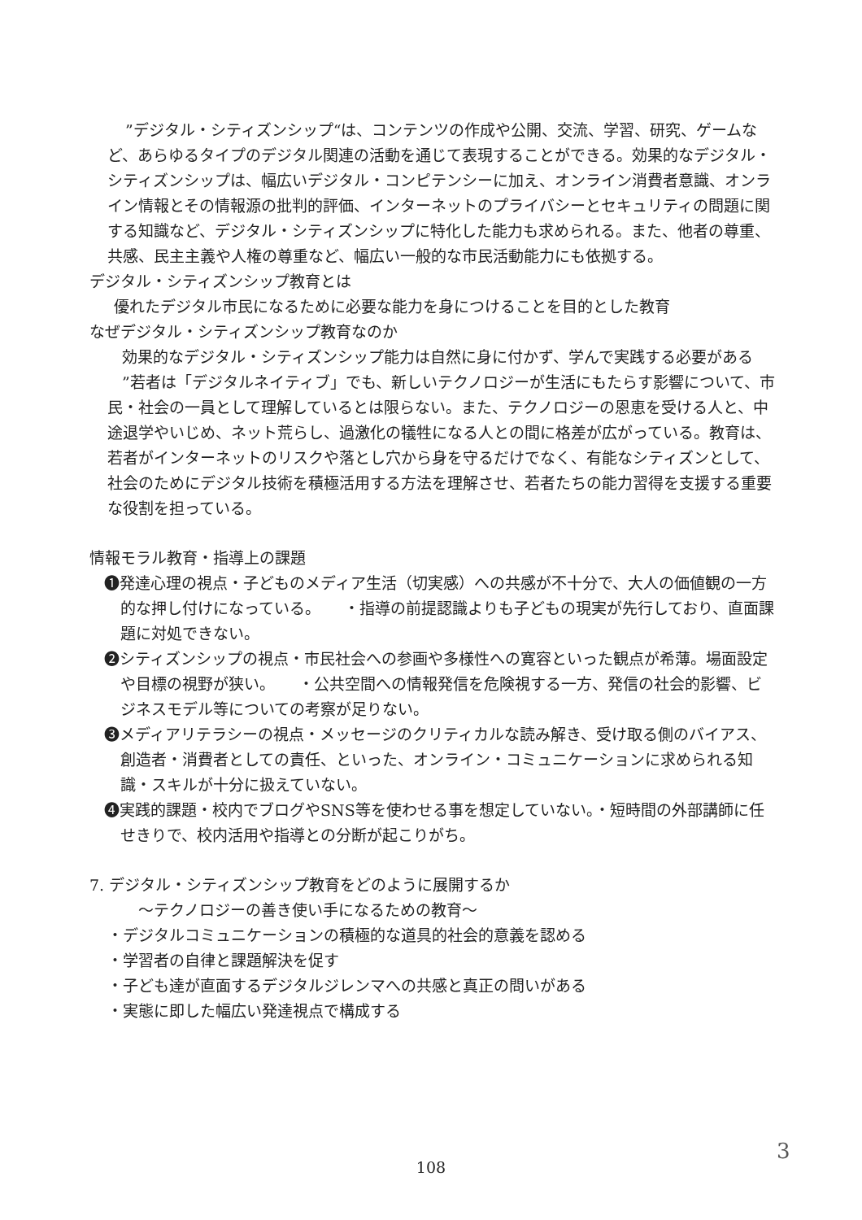”デジタル・シティズンシップ“は、コンテンツの作成や公開、交流、学習、研究、ゲームなど、あらゆるタイプのデジタル関連の活動を通じて表現することができる。効果的なデジタル・シティズンシップは、幅広いデジタル・コンピテンシーに加え、オンライン消費者意識、オンライン情報とその情報源の批判的評価、インターネットのプライバシーとセキュリティの問題に関する知識など、デジタル・シティズンシップに特化した能力も求められる。また、他者の尊重、共感、民主主義や人権の尊重など、幅広い一般的な市民活動能力にも依拠する。
デジタル・シティズンシップ教育とは
優れたデジタル市民になるために必要な能力を身につけることを目的とした教育
なぜデジタル・シティズンシップ教育なのか
効果的なデジタル・シティズンシップ能力は自然に身に付かず、学んで実践する必要がある
”若者は「デジタルネイティブ」でも、新しいテクノロジーが生活にもたらす影響について、市民・社会の一員として理解しているとは限らない。また、テクノロジーの恩恵を受ける人と、中途退学やいじめ、ネット荒らし、過激化の犠牲になる人との間に格差が広がっている。教育は、若者がインターネットのリスクや落とし穴から身を守るだけでなく、有能なシティズンとして、社会のためにデジタル技術を積極活用する方法を理解させ、若者たちの能力習得を支援する重要な役割を担っている。
情報モラル教育・指導上の課題
❶発達心理の視点・子どものメディア生活（切実感）への共感が不十分で、大人の価値観の一方的な押し付けになっている。　　・指導の前提認識よりも子どもの現実が先行しており、直面課題に対処できない。
❷シティズンシップの視点・市民社会への参画や多様性への寛容といった観点が希薄。場面設定や目標の視野が狭い。　　・公共空間への情報発信を危険視する一方、発信の社会的影響、ビジネスモデル等についての考察が足りない。
❸メディアリテラシーの視点・メッセージのクリティカルな読み解き、受け取る側のバイアス、創造者・消費者としての責任、といった、オンライン・コミュニケーションに求められる知識・スキルが十分に扱えていない。
❹実践的課題・校内でブログやSNS等を使わせる事を想定していない。・短時間の外部講師に任せきりで、校内活用や指導との分断が起こりがち。
7. デジタル・シティズンシップ教育をどのように展開するか
〜テクノロジーの善き使い手になるための教育〜
・デジタルコミュニケーションの積極的な道具的社会的意義を認める
・学習者の自律と課題解決を促す
・子ども達が直面するデジタルジレンマへの共感と真正の問いがある
・実態に即した幅広い発達視点で構成する
108
3